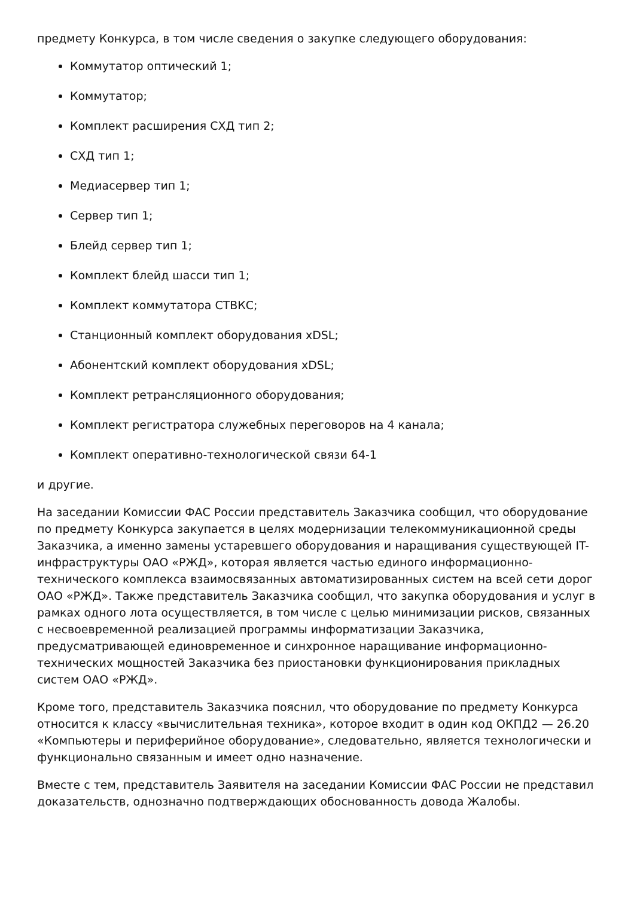предмету Конкурса, в том числе сведения о закупке следующего оборудования:
Коммутатор оптический 1;
Коммутатор;
Комплект расширения СХД тип 2;
СХД тип 1;
Медиасервер тип 1;
Сервер тип 1;
Блейд сервер тип 1;
Комплект блейд шасси тип 1;
Комплект коммутатора СТВКС;
Станционный комплект оборудования xDSL;
Абонентский комплект оборудования xDSL;
Комплект ретрансляционного оборудования;
Комплект регистратора служебных переговоров на 4 канала;
Комплект оперативно-технологической связи 64-1
и другие.
На заседании Комиссии ФАС России представитель Заказчика сообщил, что оборудование по предмету Конкурса закупается в целях модернизации телекоммуникационной среды Заказчика, а именно замены устаревшего оборудования и наращивания существующей IT-инфраструктуры ОАО «РЖД», которая является частью единого информационно-технического комплекса взаимосвязанных автоматизированных систем на всей сети дорог ОАО «РЖД». Также представитель Заказчика сообщил, что закупка оборудования и услуг в рамках одного лота осуществляется, в том числе с целью минимизации рисков, связанных с несвоевременной реализацией программы информатизации Заказчика, предусматривающей единовременное и синхронное наращивание информационно-технических мощностей Заказчика без приостановки функционирования прикладных систем ОАО «РЖД».
Кроме того, представитель Заказчика пояснил, что оборудование по предмету Конкурса относится к классу «вычислительная техника», которое входит в один код ОКПД2 — 26.20 «Компьютеры и периферийное оборудование», следовательно, является технологически и функционально связанным и имеет одно назначение.
Вместе с тем, представитель Заявителя на заседании Комиссии ФАС России не представил доказательств, однозначно подтверждающих обоснованность довода Жалобы.